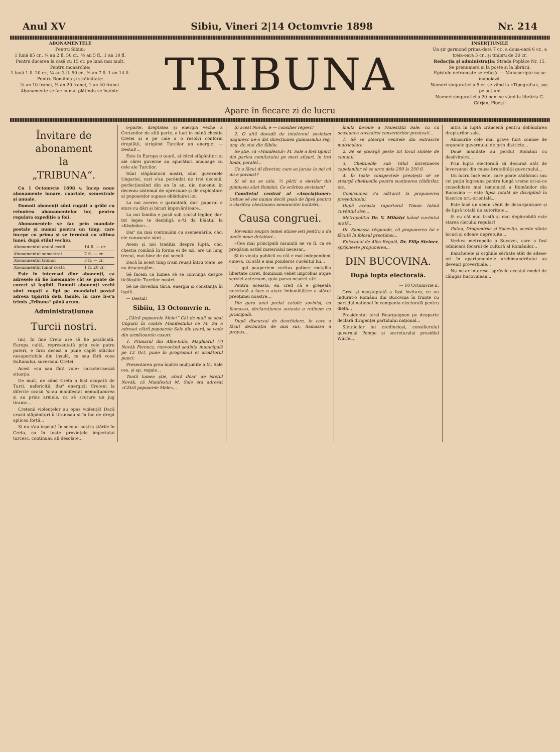Anul XV Sibiu, Vineri 2|14 Octomvrie 1898 Nr. 214
ABONAMENTELE
Pentru Sibiiu:
1 lună 85 cr., ¼ an 2 fl. 50 cr., ½ an 5 fl., 1 an 10 fl.
Pentru ducerea la casă cu 15 cr. pe lună mai mult.
Pentru monarchie:
1 lună 1 fl. 20 cr., ¼ an 3 fl. 50 cr., ½ an 7 fl. 1 an 14 fl.
Pentru România și străinătate:
¼ an 10 franci, ½ an 20 franci, 1 an 40 franci.
Abonamente se fac numai plătindu-se înainte.
TRIBUNA
Apare în fiecare zi de lucru
INSERȚIUNILE
Un șir garmond prima-dată 7 cr., a doua-oară 6 cr., a treia-oară 5 cr., și timbru de 30 cr.
Redacția și administrația: Strada Popláce Nr. 15.
Se prenumeră și la poste și la librării.
Epistole nefrancate se refusă. — Manuscripte nu se înapoiază.
Numeri singuratici à 5 cr. se vând la »Tipografia«, soc. pe acțiuni
Numeri singuratici à 20 bani se vând la librăria G. Cârjan, Ploești
Învitare de abonament
la
„TRIBUNA“.
Cu 1 Octomvrie 1898 v. încep noue abonamente lunare, cuartale, semestrale și anuale.
Domnii abonenți sûnt rugați a grăbi cu reînoirea abonamentelor lor, pentru regulata expediție a foii.
Abonamentele se fac prin mandate postale și numai pentru un timp, care începe cu prima și se termină cu ultima lunei, după stilul vechiu.
| Abonamentul anual costă | 14 fl. — cr. |
| Abonamentul semestral | 7 fl. — cr. |
| Abonamentul triunar | 3 fl. — cr. |
| Abonamentul lunar costă | 1 fl. 20 cr. |
Este în interesul dlor abonenți, ca adresele să fie însemnate cât se poate de corect și legibil. Domnii abonenți vechi sûnt rugați a lipi pe mandatul postal adresa tipărită dela fășiile, în care li-s'a trimis „Tribuna“ până acum.
Administrațiunea
Turcii nostri.
(m). În fine Creta are sě fie pacificată. Europa cultă, representată prin cele patru puteri, e firm decisă a pune capět stărilor nesuportabile din insulă, cu sau fără voea Sultanului, suveranul Cretei.
Acest »cu sau fără voie« caracterisează situația.
De mult, de când Creta a fost ocupată de Turci, nefericiții, dar' energicii Creteni la diferite ocasii 'și-au manifestat nemulțumirea și au prins armele, ca sě scuture un jug tiranic...
Cretenii violențelor au opus violență! Dacă cruzii stăpânitori îi tiranisau și în loc de drept aplicau forță...
Și nu s'au înșelat! În secolul nostru stările în Creta, ca în toate provințele imperiului turcesc, continuau afi desolate...
o-parte, dreptatea și energia veche a Cretenilor de altă parte, a luat în mână chestia Cretei și e pe cale a o resolvi conform dreptății, strigând Turcilor un energic: — Destul!...
Este în Europa o țeară, ai cărei stăpânitori și ale cărei guverne au apucături analoage cu cele ale Turcilor.
Sûnt stăpânitorii nostri, sûnt guvernele Ungariei, cari s'au perĕndat de trei decenii, perfecționând din an în an, din deceniu în deceniu sistemul de opresiune și de exploatare al popoarelor supuse obláduirei lor.
La noi averea e garantată, dar' poporul e stors cu dări și biruri împovărătoare...
La noi familia e pusă sub scutul legilor, dar' tot legea te deobligă a-'ți da băiatul la »Kisdedov«...
Dar' nu mai continuăm cu asemĕnările, căci ele cunoscute sûnt...
Avem și noi tradiția despre luptă, căci chestia română în forma ei de azi, are un lung trecut, mai bine de doi secoli.
Dacă în acest timp n'am reușit întru toate, sĕ nu descurajăm...
Sĕ facem ca lumea sĕ se convingă despre ticăloșiile Turcilor nostri...
Sĕ ne dovedim tăria, energia și constanța în luptă...
— Destul!
Sibiiu, 13 Octomvrie n.
„Cătră popoarele Mele!“ Cât de mult se sbat Ungurii în contra Manifestului ce M. Sa a adresat cătră popoarele Sale din țeară, se vede din următoarele casuri:
1. Primarul din Alba-Iulia, Maghiarul (?) Novák Ferencz, convocând ședința municipală pe 12 Oct. pune în programul ei următorul punct:
Presentarea prea înaltei mulțumite a M. Sale ces. și ap. regale...
Toată lumea știe, afară doar' de isteţul Novák, că Manifestul M. Sale era adresat »Cătră popoarele Mele«...
Și acest Novák, e — consilier regesc!
2. O altă dovadă de intolerant șovinism unguresc ne-a dat direcțiunea gimnasiului reg. ung. de stat din Sibiiu.
Se știe, că »Manifestul« M. Sale a fost tipărit din partea comitatului pe mari afișuri, în trei limbi, paralel...
Ce a făcut dl director, care se juruia la noi că nu e șovinist?
Și sĕ nu se uite, ⅔ părți a elevilor din gimnasiu sûnt Români. Ce scârbos șovinism!
Comitetul central al »Asociațiunei« trebue sĕ iee numai decât pașii de lipsă pentru a clarifica chestiunea nenorocitei hotărîri...
Causa congruei.
Revenim asupra temei atinse ieri pentru a da unele noue detailuri...
»Cea mai principală nisuință ne va fi, ca sĕ pregătim astfel materialul necesar...
Și în vieața publică cu cât e mai independent cineva, cu atât e mai ponderos cuvĕntul lui...
— qui pauperiem veritus potiore metallis libertate caret, dominum vehet improbus atque serviet aeternum, quia parvo nesciet uti: —
Pentru aceasta, eu cred că e greșeală neiertată a face o atare îmbunătățire a stărei preoțimei noastre...
Din gura unui prelat catolic șovinist, ca Samassa, declarațiunea aceasta o reținem ca principală.
După discursul de deschidere, în care a făcut declarația de mai sus, Samassa a propus...
înalta învoire a Maiestății Sale, cu cu ocasiunea revisuirei conscrierilor preoțești...
1. Sĕ se șteargă venitele din extrascte matriculare.
2. Sĕ se șteargă peste tot locul stolele de cununii.
3. Cheltuelile sub titlul întreținerei capelanilor sĕ se urce dela 200 la 250 fl.
4. În toate conspectele preoțești sĕ se șteargă cheltuelile pentru susținerea clădirilor, etc.
Comisiunea s'a alăturat la propunerea președintelui.
După aceasta raportorul Timon luând cuvĕntul zise...
Metropolitul Dr. V. Mihályi luând cuvĕntul arată...
Dr. Samassa rĕspunde, că propunerea lui e făcută în folosul preoțimei...
Episcopul de Alba-Regală, Dr. Filip Steiner, sprijinește propunerea...
DIN BUCOVINA.
După lupta electorală.
— 10 Octomvrie n.
Grea și neașteptată a fost lovitura, ce au îndurat-o Românii din Bucovina în frunte cu partidul național în campania electorală pentru dietă...
Presidentul țerei Bourguignon pe deoparte declară dirigenței partidului național...
Sfetnicilor lui credincioși, consilierului guvernial Pompe și secretarului presidial Würfel...
intra în luptă crâncenă pentru dobândirea drepturilor sale.
Abusurile cele mai grave fură comise de organele guvernului de prin districte...
Douĕ mandate au perdut Românii cu desĕvîrșire...
Prin lupta electorală să decursă atât de înverșunat din causa brutalității guvernului...
Un lucru însĕ este, care poate zădărnici sau cel puțin îngreuna pentru lungă vreme ori-și-ce consolidare mai temeinică a Românilor din Bucovina — este lipsa totală de disciplină în biserica ort.-orientală...
Este însĕ un semn vĕdit de desorganisare și de lipsă totală de autoritate...
Și cu cât mai tristă și mai deplorabilă este starea clerului regular!
Putna, Dragomirna și Sucevița, aceste sfinte locuri și odoare neprețuite...
Vechea metropolie a Sucevei, care a fost odinioară focarul de cultură al Românilor...
Banchetele și orghiile sĕrbate atât de adese-ori în apartamentele archimandritului au devenit proverbiale...
Nu ne-ar interesa isprăvile acestui model de călugăr bucovinean...